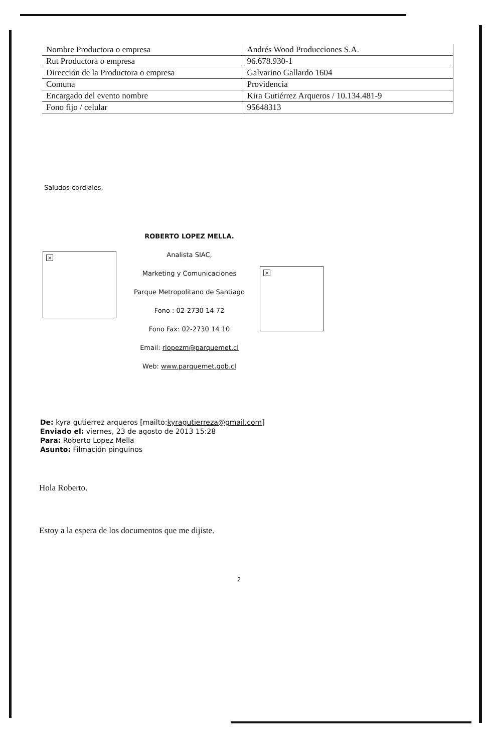| Nombre Productora o empresa | Andrés Wood Producciones S.A. |
| Rut Productora o empresa | 96.678.930-1 |
| Dirección de la Productora o empresa | Galvarino Gallardo 1604 |
| Comuna | Providencia |
| Encargado del evento nombre | Kira Gutiérrez Arqueros / 10.134.481-9 |
| Fono fijo / celular | 95648313 |
Saludos cordiales,
×
ROBERTO LOPEZ MELLA.
Analista SIAC,
Marketing y Comunicaciones
Parque Metropolitano de Santiago
Fono : 02-2730 14 72
Fono Fax: 02-2730 14 10
Email: rlopezm@parquemet.cl
Web: www.parquemet.gob.cl
×
De: kyra gutierrez arqueros [mailto:kyragutierreza@gmail.com]
Enviado el: viernes, 23 de agosto de 2013 15:28
Para: Roberto Lopez Mella
Asunto: Filmación pinguinos
Hola Roberto.
Estoy a la espera de los documentos que me dijiste.
2